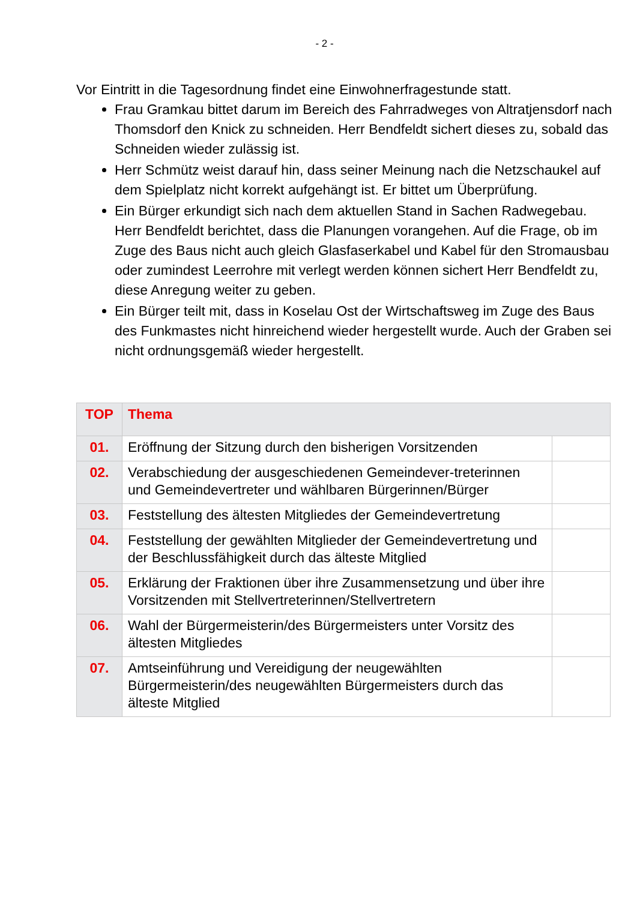- 2 -
Vor Eintritt in die Tagesordnung findet eine Einwohnerfragestunde statt.
Frau Gramkau bittet darum im Bereich des Fahrradweges von Altratjensdorf nach Thomsdorf den Knick zu schneiden. Herr Bendfeldt sichert dieses zu, sobald das Schneiden wieder zulässig ist.
Herr Schmütz weist darauf hin, dass seiner Meinung nach die Netzschaukel auf dem Spielplatz nicht korrekt aufgehängt ist. Er bittet um Überprüfung.
Ein Bürger erkundigt sich nach dem aktuellen Stand in Sachen Radwegebau. Herr Bendfeldt berichtet, dass die Planungen vorangehen. Auf die Frage, ob im Zuge des Baus nicht auch gleich Glasfaserkabel und Kabel für den Stromausbau oder zumindest Leerrohre mit verlegt werden können sichert Herr Bendfeldt zu, diese Anregung weiter zu geben.
Ein Bürger teilt mit, dass in Koselau Ost der Wirtschaftsweg im Zuge des Baus des Funkmastes nicht hinreichend wieder hergestellt wurde. Auch der Graben sei nicht ordnungsgemäß wieder hergestellt.
| TOP | Thema | |
| --- | --- | --- |
| 01. | Eröffnung der Sitzung durch den bisherigen Vorsitzenden | |
| 02. | Verabschiedung der ausgeschiedenen Gemeindever-treterinnen und Gemeindevertreter und wählbaren Bürgerinnen/Bürger | |
| 03. | Feststellung des ältesten Mitgliedes der Gemeindevertretung | |
| 04. | Feststellung der gewählten Mitglieder der Gemeindevertretung und der Beschlussfähigkeit durch das älteste Mitglied | |
| 05. | Erklärung der Fraktionen über ihre Zusammensetzung und über ihre Vorsitzenden mit Stellvertreterinnen/Stellvertretern | |
| 06. | Wahl der Bürgermeisterin/des Bürgermeisters unter Vorsitz des ältesten Mitgliedes | |
| 07. | Amtseinführung und Vereidigung der neugewählten Bürgermeisterin/des neugewählten Bürgermeisters durch das älteste Mitglied | |